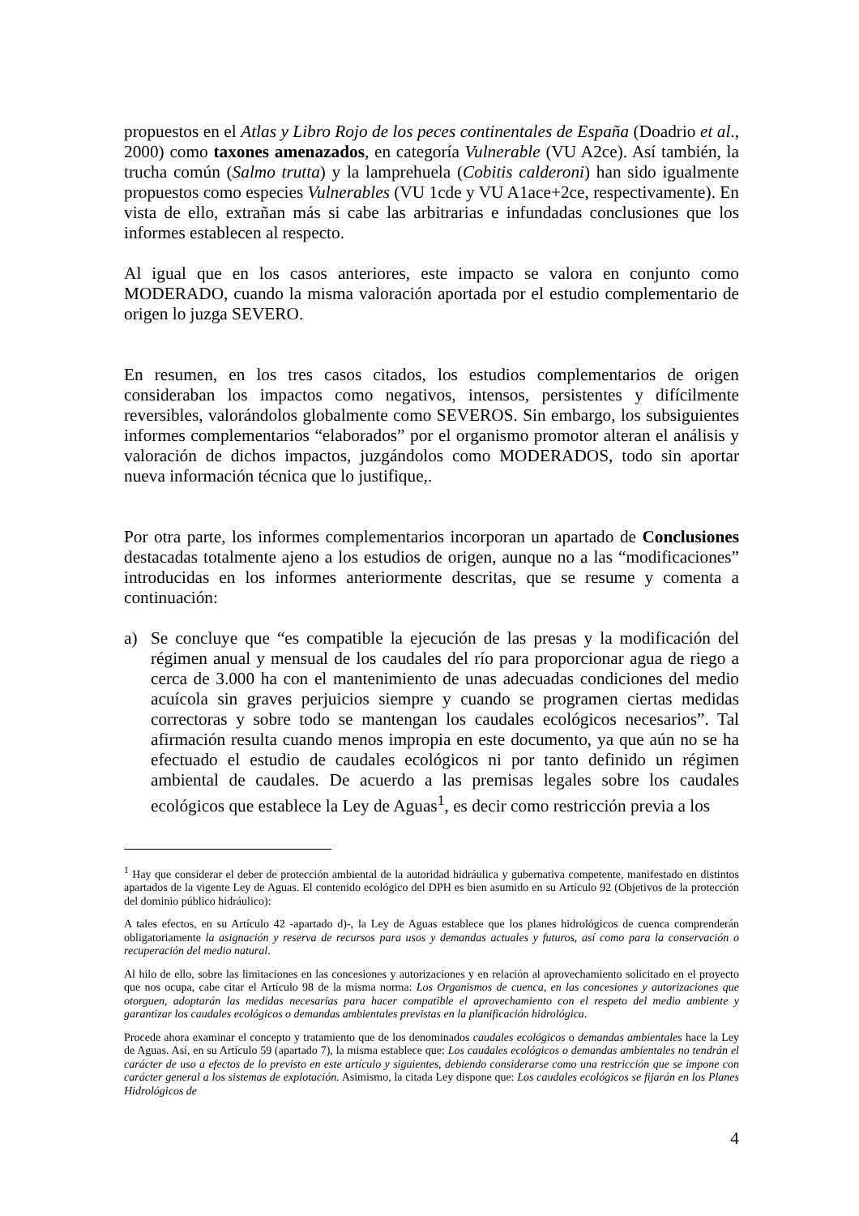propuestos en el Atlas y Libro Rojo de los peces continentales de España (Doadrio et al., 2000) como taxones amenazados, en categoría Vulnerable (VU A2ce). Así también, la trucha común (Salmo trutta) y la lamprehuela (Cobitis calderoni) han sido igualmente propuestos como especies Vulnerables (VU 1cde y VU A1ace+2ce, respectivamente). En vista de ello, extrañan más si cabe las arbitrarias e infundadas conclusiones que los informes establecen al respecto.
Al igual que en los casos anteriores, este impacto se valora en conjunto como MODERADO, cuando la misma valoración aportada por el estudio complementario de origen lo juzga SEVERO.
En resumen, en los tres casos citados, los estudios complementarios de origen consideraban los impactos como negativos, intensos, persistentes y difícilmente reversibles, valorándolos globalmente como SEVEROS. Sin embargo, los subsiguientes informes complementarios “elaborados” por el organismo promotor alteran el análisis y valoración de dichos impactos, juzgándolos como MODERADOS, todo sin aportar nueva información técnica que lo justifique,.
Por otra parte, los informes complementarios incorporan un apartado de Conclusiones destacadas totalmente ajeno a los estudios de origen, aunque no a las “modificaciones” introducidas en los informes anteriormente descritas, que se resume y comenta a continuación:
a) Se concluye que “es compatible la ejecución de las presas y la modificación del régimen anual y mensual de los caudales del río para proporcionar agua de riego a cerca de 3.000 ha con el mantenimiento de unas adecuadas condiciones del medio acuícola sin graves perjuicios siempre y cuando se programen ciertas medidas correctoras y sobre todo se mantengan los caudales ecológicos necesarios”. Tal afirmación resulta cuando menos impropia en este documento, ya que aún no se ha efectuado el estudio de caudales ecológicos ni por tanto definido un régimen ambiental de caudales. De acuerdo a las premisas legales sobre los caudales ecológicos que establece la Ley de Aguas<sup>1</sup>, es decir como restricción previa a los
<sup>1</sup> Hay que considerar el deber de protección ambiental de la autoridad hidráulica y gubernativa competente, manifestado en distintos apartados de la vigente Ley de Aguas. El contenido ecológico del DPH es bien asumido en su Artículo 92 (Objetivos de la protección del dominio público hidráulico):
A tales efectos, en su Artículo 42 -apartado d)-, la Ley de Aguas establece que los planes hidrológicos de cuenca comprenderán obligatoriamente la asignación y reserva de recursos para usos y demandas actuales y futuros, así como para la conservación o recuperación del medio natural.
Al hilo de ello, sobre las limitaciones en las concesiones y autorizaciones y en relación al aprovechamiento solicitado en el proyecto que nos ocupa, cabe citar el Artículo 98 de la misma norma: Los Organismos de cuenca, en las concesiones y autorizaciones que otorguen, adoptarán las medidas necesarias para hacer compatible el aprovechamiento con el respeto del medio ambiente y garantizar los caudales ecológicos o demandas ambientales previstas en la planificación hidrológica.
Procede ahora examinar el concepto y tratamiento que de los denominados caudales ecológicos o demandas ambientales hace la Ley de Aguas. Así, en su Artículo 59 (apartado 7), la misma establece que: Los caudales ecológicos o demandas ambientales no tendrán el carácter de uso a efectos de lo previsto en este artículo y siguientes, debiendo considerarse como una restricción que se impone con carácter general a los sistemas de explotación. Asimismo, la citada Ley dispone que: Los caudales ecológicos se fijarán en los Planes Hidrológicos de
4